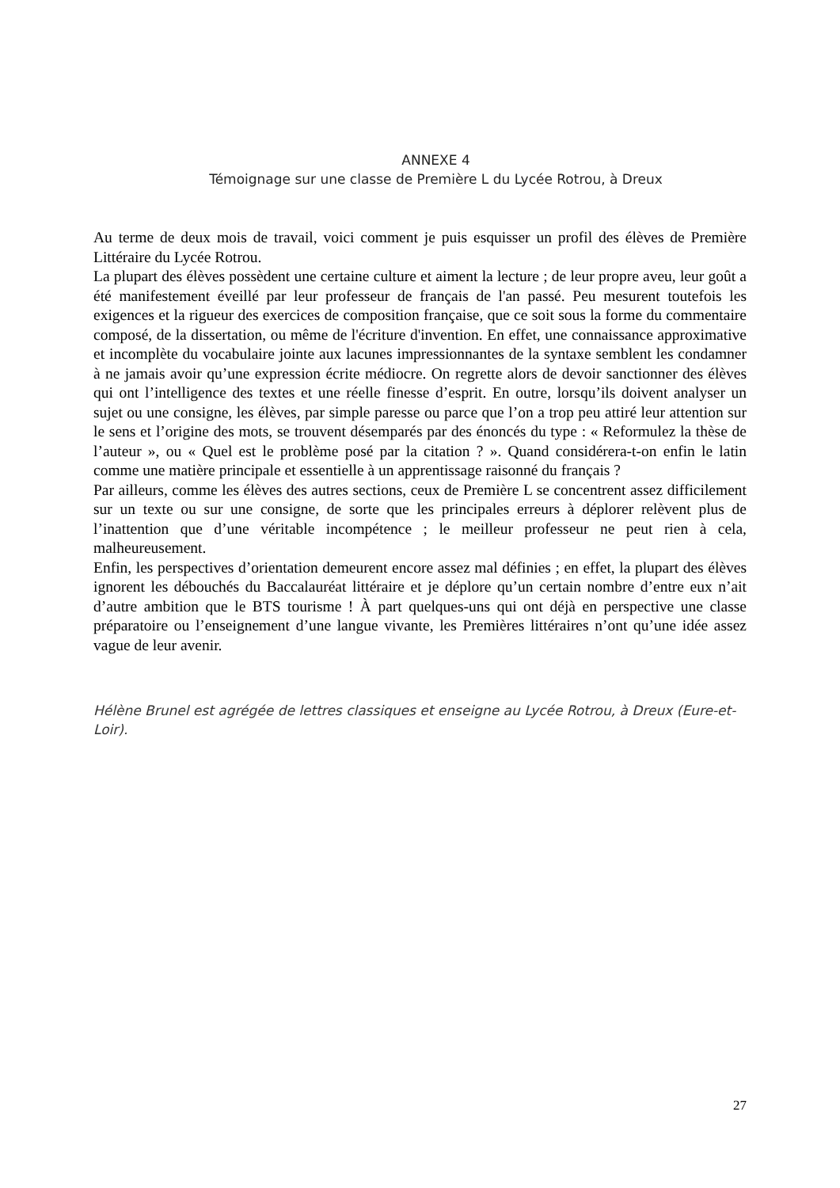ANNEXE 4
Témoignage sur une classe de Première L du Lycée Rotrou, à Dreux
Au terme de deux mois de travail, voici comment je puis esquisser un profil des élèves de Première Littéraire du Lycée Rotrou.
La plupart des élèves possèdent une certaine culture et aiment la lecture ; de leur propre aveu, leur goût a été manifestement éveillé par leur professeur de français de l'an passé. Peu mesurent toutefois les exigences et la rigueur des exercices de composition française, que ce soit sous la forme du commentaire composé, de la dissertation, ou même de l'écriture d'invention. En effet, une connaissance approximative et incomplète du vocabulaire jointe aux lacunes impressionnantes de la syntaxe semblent les condamner à ne jamais avoir qu’une expression écrite médiocre. On regrette alors de devoir sanctionner des élèves qui ont l’intelligence des textes et une réelle finesse d’esprit. En outre, lorsqu’ils doivent analyser un sujet ou une consigne, les élèves, par simple paresse ou parce que l’on a trop peu attiré leur attention sur le sens et l’origine des mots, se trouvent désemparés par des énoncés du type : « Reformulez la thèse de l’auteur », ou « Quel est le problème posé par la citation ? ». Quand considérera-t-on enfin le latin comme une matière principale et essentielle à un apprentissage raisonné du français ?
Par ailleurs, comme les élèves des autres sections, ceux de Première L se concentrent assez difficilement sur un texte ou sur une consigne, de sorte que les principales erreurs à déplorer relèvent plus de l’inattention que d’une véritable incompétence ; le meilleur professeur ne peut rien à cela, malheureusement.
Enfin, les perspectives d’orientation demeurent encore assez mal définies ; en effet, la plupart des élèves ignorent les débouchés du Baccalauréat littéraire et je déplore qu’un certain nombre d’entre eux n’ait d’autre ambition que le BTS tourisme ! À part quelques-uns qui ont déjà en perspective une classe préparatoire ou l’enseignement d’une langue vivante, les Premières littéraires n’ont qu’une idée assez vague de leur avenir.
Hélène Brunel est agrégée de lettres classiques et enseigne au Lycée Rotrou, à Dreux (Eure-et-Loir).
27